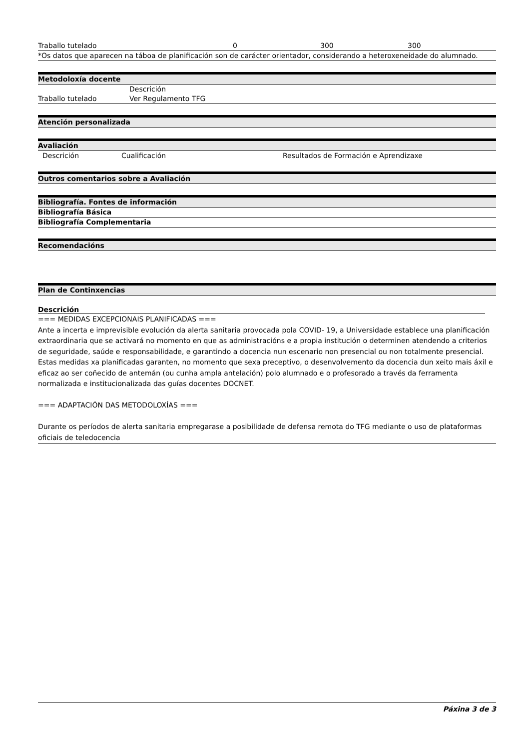| Traballo tutelado | 0 | 300 | 300 |
*Os datos que aparecen na táboa de planificación son de carácter orientador, considerando a heteroxeneidade do alumnado.
Metodoloxía docente
| | Descrición |
| --- | --- |
| Traballo tutelado | Ver Regulamento TFG |
Atención personalizada
Avaliación
| Descrición | Cualificación | Resultados de Formación e Aprendizaxe |
| --- | --- | --- |
Outros comentarios sobre a Avaliación
Bibliografía. Fontes de información
Bibliografía Básica
Bibliografía Complementaria
Recomendacións
Plan de Continxencias
Descrición
=== MEDIDAS EXCEPCIONAIS PLANIFICADAS ===
Ante a incerta e imprevisible evolución da alerta sanitaria provocada pola COVID- 19, a Universidade establece una planificación extraordinaria que se activará no momento en que as administracións e a propia institución o determinen atendendo a criterios de seguridade, saúde e responsabilidade, e garantindo a docencia nun escenario non presencial ou non totalmente presencial. Estas medidas xa planificadas garanten, no momento que sexa preceptivo, o desenvolvemento da docencia dun xeito mais áxil e eficaz ao ser coñecido de antemán (ou cunha ampla antelación) polo alumnado e o profesorado a través da ferramenta normalizada e institucionalizada das guías docentes DOCNET.
=== ADAPTACIÓN DAS METODOLOXÍAS ===
Durante os períodos de alerta sanitaria empregarase a posibilidade de defensa remota do TFG mediante o uso de plataformas oficiais de teledocencia
Páxina 3 de 3